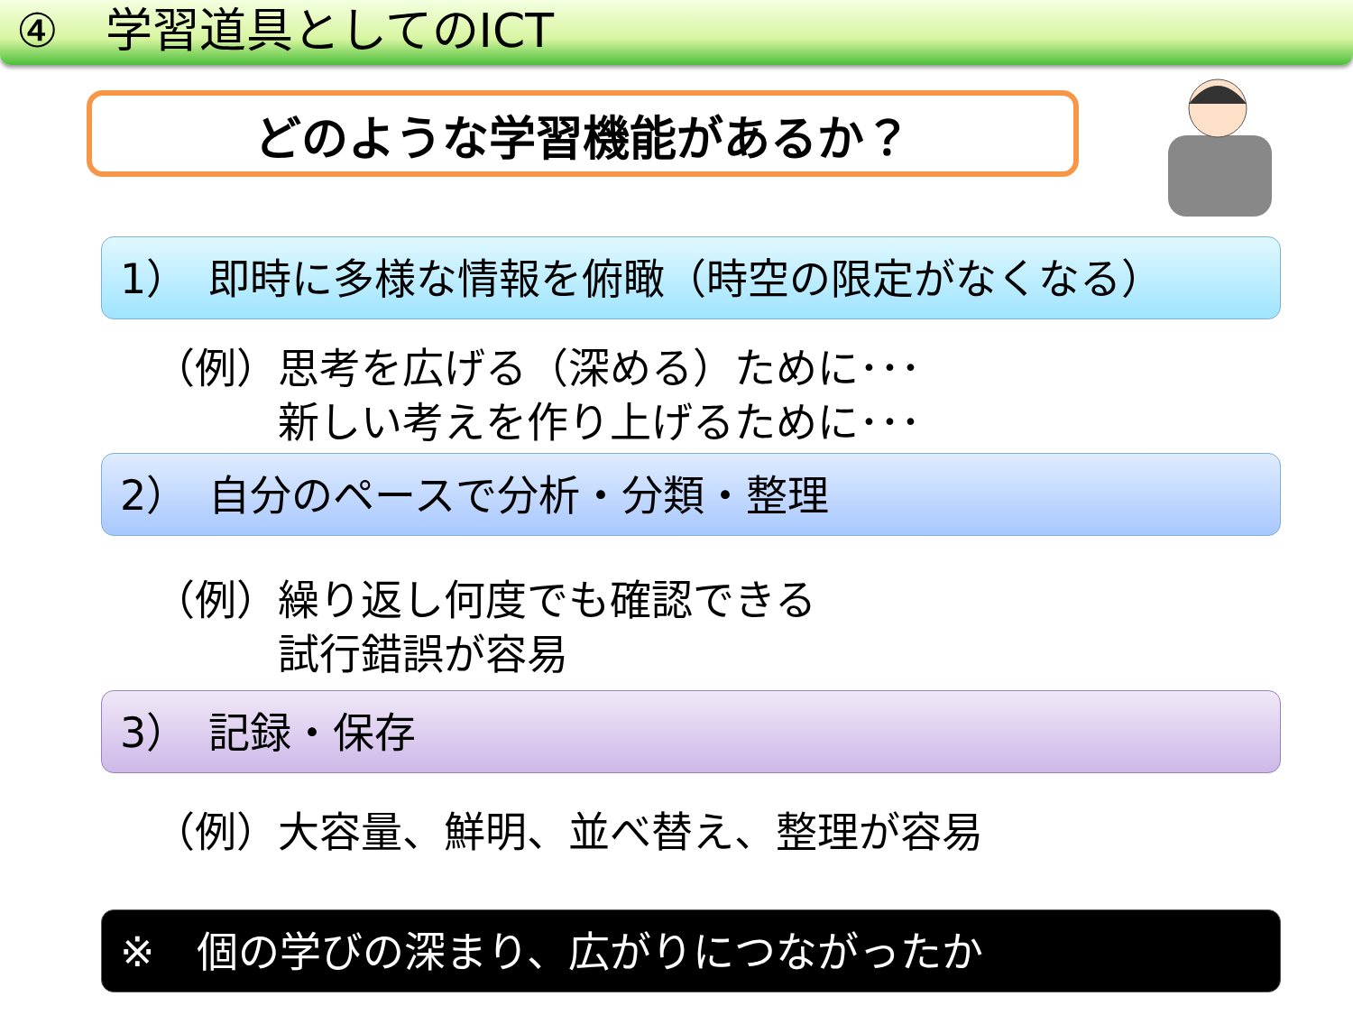④　学習道具としてのICT
どのような学習機能があるか？
1）　即時に多様な情報を俯瞰（時空の限定がなくなる）
（例）思考を広げる（深める）ために･･･
　　　新しい考えを作り上げるために･･･
2）　自分のペースで分析・分類・整理
（例）繰り返し何度でも確認できる
　　　試行錯誤が容易
3）　記録・保存
（例）大容量、鮮明、並べ替え、整理が容易
※　個の学びの深まり、広がりにつながったか